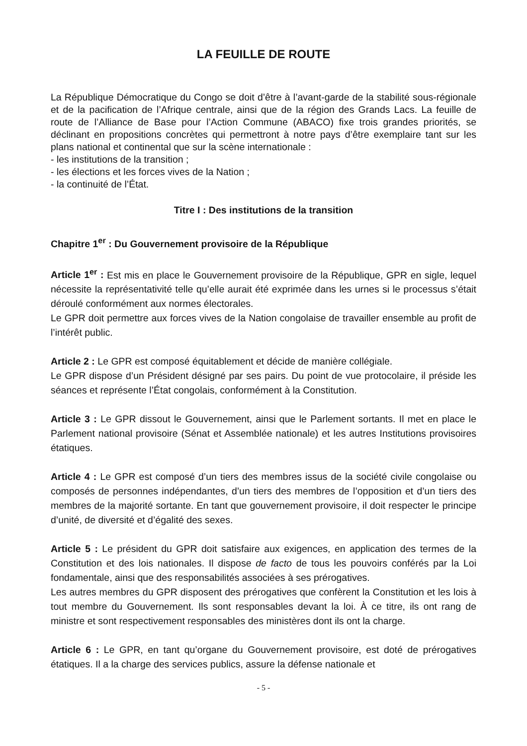LA FEUILLE DE ROUTE
La République Démocratique du Congo se doit d’être à l’avant-garde de la stabilité sous-régionale et de la pacification de l’Afrique centrale, ainsi que de la région des Grands Lacs. La feuille de route de l’Alliance de Base pour l’Action Commune (ABACO) fixe trois grandes priorités, se déclinant en propositions concrètes qui permettront à notre pays d’être exemplaire tant sur les plans national et continental que sur la scène internationale :
- les institutions de la transition ;
- les élections et les forces vives de la Nation ;
- la continuité de l’État.
Titre I : Des institutions de la transition
Chapitre 1<sup>er</sup> : Du Gouvernement provisoire de la République
Article 1<sup>er</sup> : Est mis en place le Gouvernement provisoire de la République, GPR en sigle, lequel nécessite la représentativité telle qu’elle aurait été exprimée dans les urnes si le processus s’était déroulé conformément aux normes électorales.
Le GPR doit permettre aux forces vives de la Nation congolaise de travailler ensemble au profit de l’intérêt public.
Article 2 : Le GPR est composé équitablement et décide de manière collégiale.
Le GPR dispose d’un Président désigné par ses pairs. Du point de vue protocolaire, il préside les séances et représente l’État congolais, conformément à la Constitution.
Article 3 : Le GPR dissout le Gouvernement, ainsi que le Parlement sortants. Il met en place le Parlement national provisoire (Sénat et Assemblée nationale) et les autres Institutions provisoires étatiques.
Article 4 : Le GPR est composé d’un tiers des membres issus de la société civile congolaise ou composés de personnes indépendantes, d’un tiers des membres de l’opposition et d’un tiers des membres de la majorité sortante. En tant que gouvernement provisoire, il doit respecter le principe d’unité, de diversité et d’égalité des sexes.
Article 5 : Le président du GPR doit satisfaire aux exigences, en application des termes de la Constitution et des lois nationales. Il dispose de facto de tous les pouvoirs conférés par la Loi fondamentale, ainsi que des responsabilités associées à ses prérogatives.
Les autres membres du GPR disposent des prérogatives que confèrent la Constitution et les lois à tout membre du Gouvernement. Ils sont responsables devant la loi. À ce titre, ils ont rang de ministre et sont respectivement responsables des ministères dont ils ont la charge.
Article 6 : Le GPR, en tant qu’organe du Gouvernement provisoire, est doté de prérogatives étatiques. Il a la charge des services publics, assure la défense nationale et
- 5 -